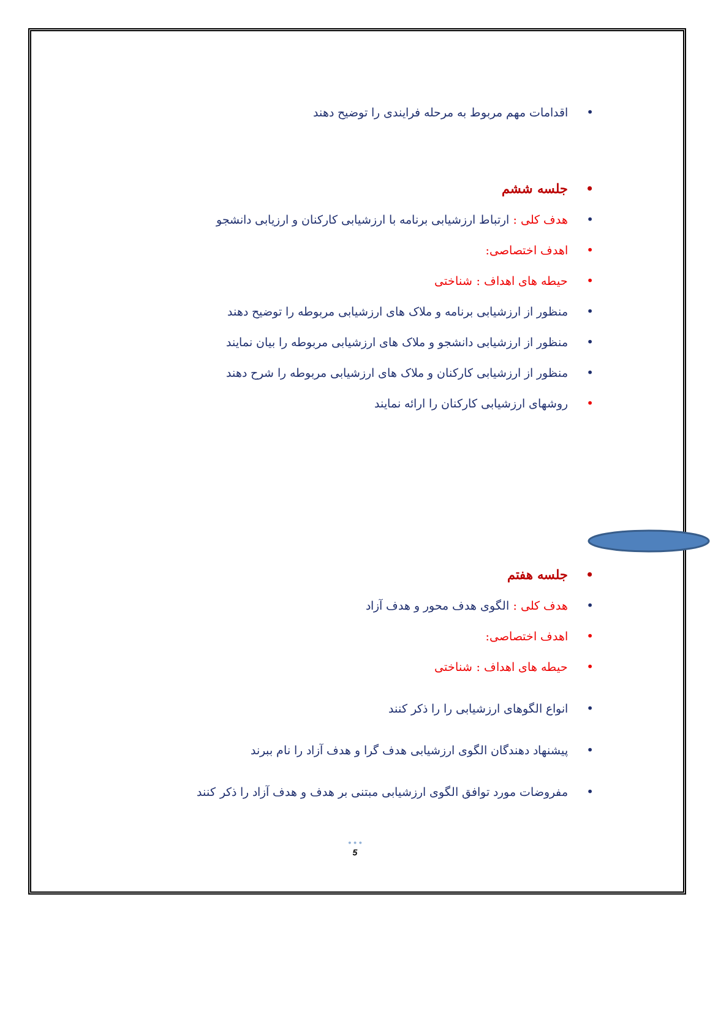• اقدامات مهم مربوط به مرحله فرایندی را توضیح دهند
• جلسه ششم
• هدف کلی : ارتباط ارزشیابی برنامه با ارزشیابی کارکنان و ارزیابی دانشجو
• اهدف اختصاصی:
• حیطه های اهداف : شناختی
• منظور از ارزشیابی برنامه و ملاک های ارزشیابی مربوطه را توضیح دهند
• منظور از ارزشیابی دانشجو و ملاک های ارزشیابی مربوطه را بیان نمایند
• منظور از ارزشیابی کارکنان و ملاک های ارزشیابی مربوطه را شرح دهند
• روشهای ارزشیابی کارکنان را ارائه نمایند
• جلسه هفتم
• هدف کلی : الگوی هدف محور و هدف آزاد
• اهدف اختصاصی:
• حیطه های اهداف : شناختی
• انواع الگوهای ارزشیابی را را ذکر کنند
• پیشنهاد دهندگان الگوی ارزشیابی هدف گرا و هدف آزاد را نام ببرند
• مفروضات مورد توافق الگوی ارزشیابی مبتنی بر هدف و هدف آزاد را ذکر کنند
• • •
5